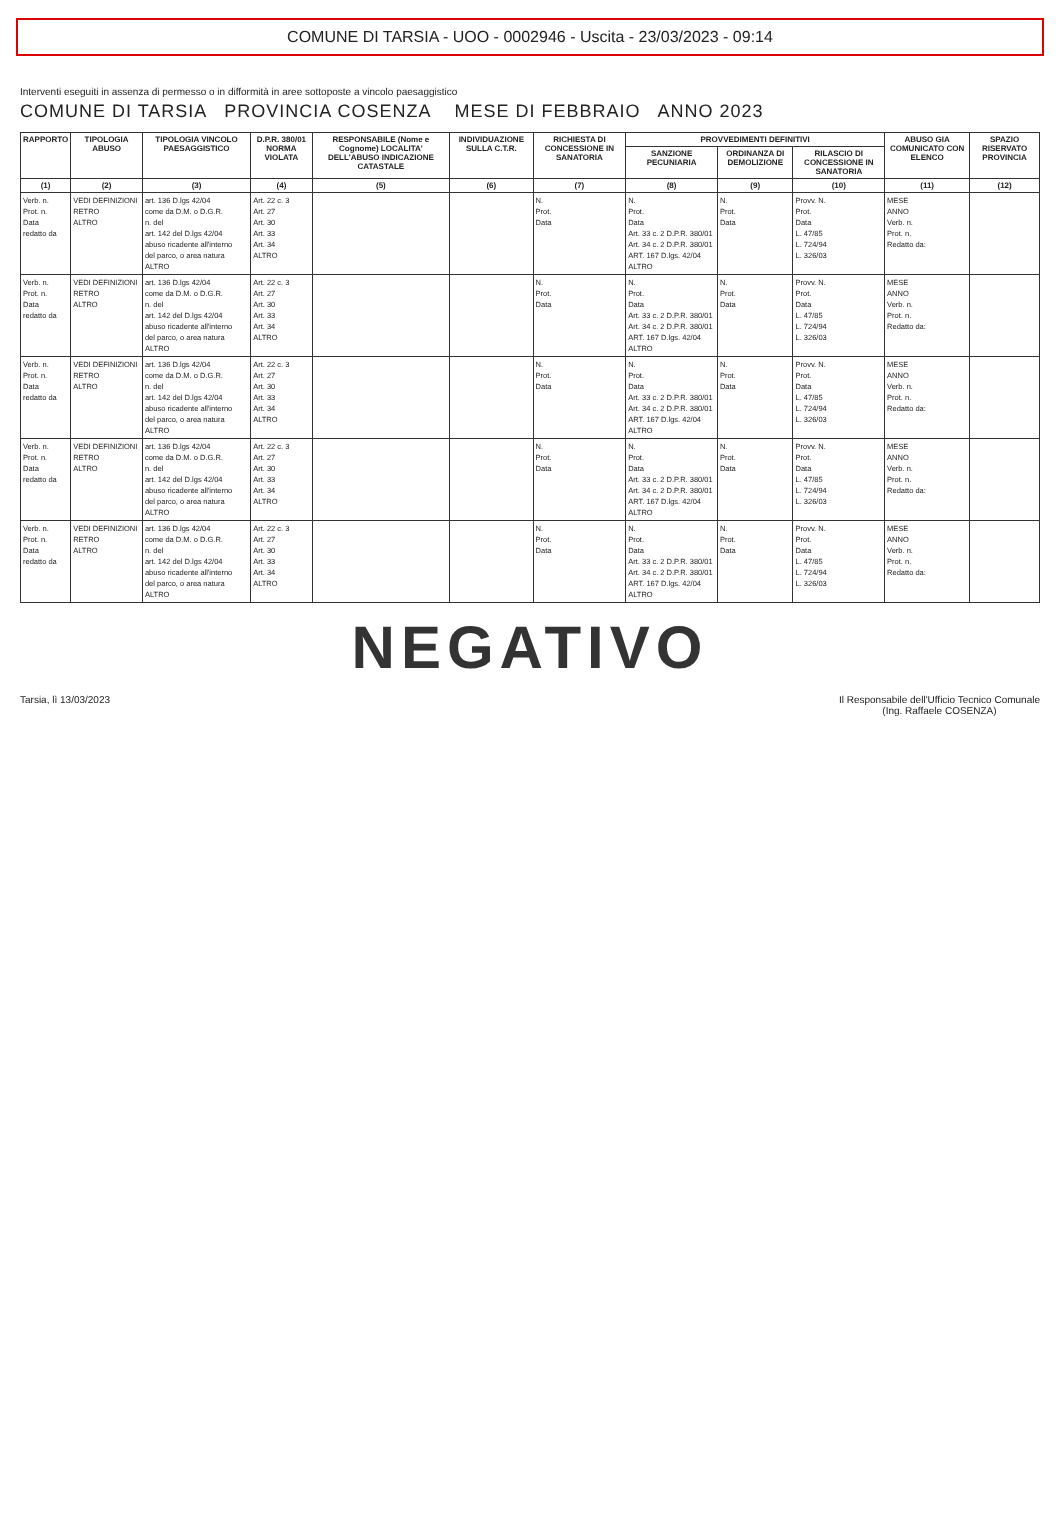COMUNE DI TARSIA - UOO - 0002946 - Uscita - 23/03/2023 - 09:14
Interventi eseguiti in assenza di permesso o in difformità in aree sottoposte a vincolo paesaggistico
COMUNE DI TARSIA PROVINCIA COSENZA MESE DI FEBBRAIO ANNO 2023
| RAPPORTO | TIPOLOGIA ABUSO | TIPOLOGIA VINCOLO PAESAGGISTICO | D.P.R. 380/01 NORMA VIOLATA | RESPONSABILE (Nome e Cognome) LOCALITA' DELL'ABUSO INDICAZIONE CATASTALE | INDIVIDUAZIONE SULLA C.T.R. | RICHIESTA DI CONCESSIONE IN SANATORIA | PROVVEDIMENTI DEFINITIVI | | | ABUSO GIA COMUNICATO CON ELENCO | SPAZIO RISERVATO PROVINCIA |
| --- | --- | --- | --- | --- | --- | --- | --- | --- | --- | --- | --- |
| | | | | | | | SANZIONE PECUNIARIA | ORDINANZA DI DEMOLIZIONE | RILASCIO DI CONCESSIONE IN SANATORIA | | |
| (1) | (2) | (3) | (4) | (5) | (6) | (7) | (8) | (9) | (10) | (11) | (12) |
| Verb. n. Prot. n. Data redatto da | VEDI DEFINIZIONI RETRO ALTRO | art. 136 D.lgs 42/04 come da D.M. o D.G.R. n. del art. 142 del D.lgs 42/04 abuso ricadente all'interno del parco, o area natura ALTRO | Art. 22 c. 3 Art. 27 Art. 30 Art. 33 Art. 34 ALTRO | | | N. Prot. Data | N. Prot. Data Art. 33 c. 2 D.P.R. 380/01 Art. 34 c. 2 D.P.R. 380/01 ART. 167 D.lgs. 42/04 ALTRO | N. Prot. Data | Provv. N. Prot. Data L. 47/85 L. 724/94 L. 326/03 | MESE ANNO Verb. n. Prot. n. Redatto da: | |
| Verb. n. Prot. n. Data redatto da | VEDI DEFINIZIONI RETRO ALTRO | art. 136 D.lgs 42/04 come da D.M. o D.G.R. n. del art. 142 del D.lgs 42/04 abuso ricadente all'interno del parco, o area natura ALTRO | Art. 22 c. 3 Art. 27 Art. 30 Art. 33 Art. 34 ALTRO | | | N. Prot. Data | N. Prot. Data Art. 33 c. 2 D.P.R. 380/01 Art. 34 c. 2 D.P.R. 380/01 ART. 167 D.lgs. 42/04 ALTRO | N. Prot. Data | Provv. N. Prot. Data L. 47/85 L. 724/94 L. 326/03 | MESE ANNO Verb. n. Prot. n. Redatto da: | |
| Verb. n. Prot. n. Data redatto da | VEDI DEFINIZIONI RETRO ALTRO | art. 136 D.lgs 42/04 come da D.M. o D.G.R. n. del art. 142 del D.lgs 42/04 abuso ricadente all'interno del parco, o area natura ALTRO | Art. 22 c. 3 Art. 27 Art. 30 Art. 33 Art. 34 ALTRO | | | N. Prot. Data | N. Prot. Data Art. 33 c. 2 D.P.R. 380/01 Art. 34 c. 2 D.P.R. 380/01 ART. 167 D.lgs. 42/04 ALTRO | N. Prot. Data | Provv. N. Prot. Data L. 47/85 L. 724/94 L. 326/03 | MESE ANNO Verb. n. Prot. n. Redatto da: | |
| Verb. n. Prot. n. Data redatto da | VEDI DEFINIZIONI RETRO ALTRO | art. 136 D.lgs 42/04 come da D.M. o D.G.R. n. del art. 142 del D.lgs 42/04 abuso ricadente all'interno del parco, o area natura ALTRO | Art. 22 c. 3 Art. 27 Art. 30 Art. 33 Art. 34 ALTRO | | | N. Prot. Data | N. Prot. Data Art. 33 c. 2 D.P.R. 380/01 Art. 34 c. 2 D.P.R. 380/01 ART. 167 D.lgs. 42/04 ALTRO | N. Prot. Data | Provv. N. Prot. Data L. 47/85 L. 724/94 L. 326/03 | MESE ANNO Verb. n. Prot. n. Redatto da: | |
| Verb. n. Prot. n. Data redatto da | VEDI DEFINIZIONI RETRO ALTRO | art. 136 D.lgs 42/04 come da D.M. o D.G.R. n. del art. 142 del D.lgs 42/04 abuso ricadente all'interno del parco, o area natura ALTRO | Art. 22 c. 3 Art. 27 Art. 30 Art. 33 Art. 34 ALTRO | | | N. Prot. Data | N. Prot. Data Art. 33 c. 2 D.P.R. 380/01 Art. 34 c. 2 D.P.R. 380/01 ART. 167 D.lgs. 42/04 ALTRO | N. Prot. Data | Provv. N. Prot. Data L. 47/85 L. 724/94 L. 326/03 | MESE ANNO Verb. n. Prot. n. Redatto da: | |
NEGATIVO
Tarsia, lì 13/03/2023 Il Responsabile dell'Ufficio Tecnico Comunale
(Ing. Raffaele COSENZA)